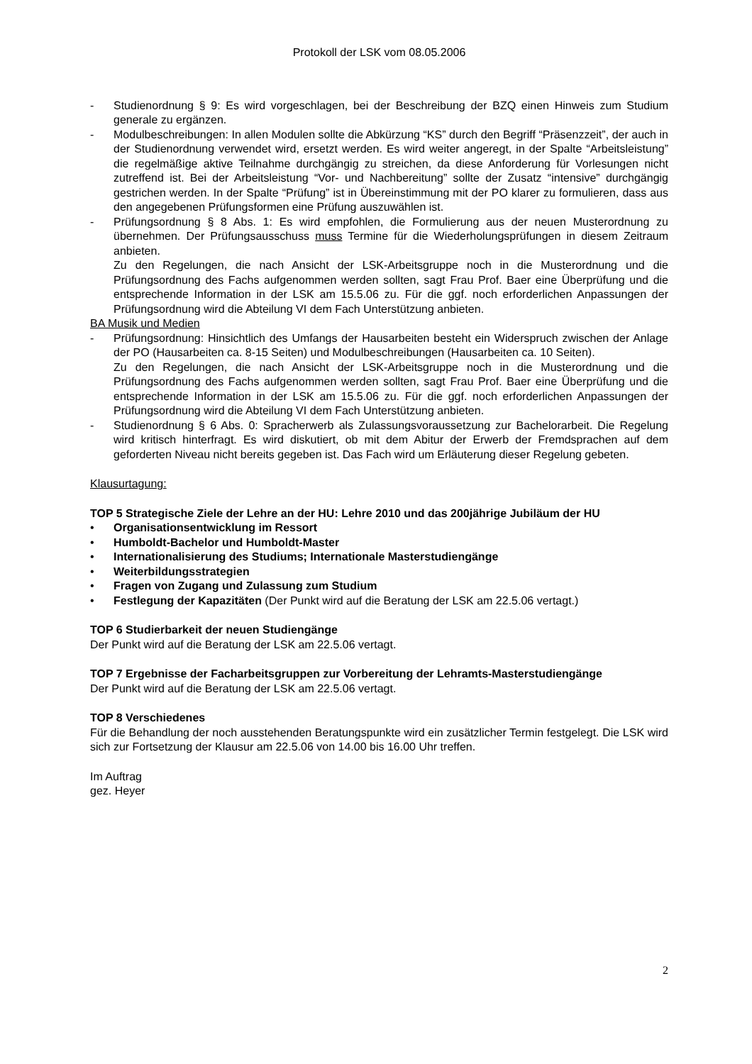Protokoll der LSK vom 08.05.2006
- Studienordnung § 9: Es wird vorgeschlagen, bei der Beschreibung der BZQ einen Hinweis zum Studium generale zu ergänzen.
- Modulbeschreibungen: In allen Modulen sollte die Abkürzung “KS” durch den Begriff “Präsenzzeit”, der auch in der Studienordnung verwendet wird, ersetzt werden. Es wird weiter angeregt, in der Spalte “Arbeitsleistung” die regelmäßige aktive Teilnahme durchgängig zu streichen, da diese Anforderung für Vorlesungen nicht zutreffend ist. Bei der Arbeitsleistung “Vor- und Nachbereitung” sollte der Zusatz “intensive” durchgängig gestrichen werden. In der Spalte “Prüfung” ist in Übereinstimmung mit der PO klarer zu formulieren, dass aus den angegebenen Prüfungsformen eine Prüfung auszuwählen ist.
- Prüfungsordnung § 8 Abs. 1: Es wird empfohlen, die Formulierung aus der neuen Musterordnung zu übernehmen. Der Prüfungsausschuss muss Termine für die Wiederholungsprüfungen in diesem Zeitraum anbieten.
Zu den Regelungen, die nach Ansicht der LSK-Arbeitsgruppe noch in die Musterordnung und die Prüfungsordnung des Fachs aufgenommen werden sollten, sagt Frau Prof. Baer eine Überprüfung und die entsprechende Information in der LSK am 15.5.06 zu. Für die ggf. noch erforderlichen Anpassungen der Prüfungsordnung wird die Abteilung VI dem Fach Unterstützung anbieten.
BA Musik und Medien
- Prüfungsordnung: Hinsichtlich des Umfangs der Hausarbeiten besteht ein Widerspruch zwischen der Anlage der PO (Hausarbeiten ca. 8-15 Seiten) und Modulbeschreibungen (Hausarbeiten ca. 10 Seiten).
Zu den Regelungen, die nach Ansicht der LSK-Arbeitsgruppe noch in die Musterordnung und die Prüfungsordnung des Fachs aufgenommen werden sollten, sagt Frau Prof. Baer eine Überprüfung und die entsprechende Information in der LSK am 15.5.06 zu. Für die ggf. noch erforderlichen Anpassungen der Prüfungsordnung wird die Abteilung VI dem Fach Unterstützung anbieten.
- Studienordnung § 6 Abs. 0: Spracherwerb als Zulassungsvoraussetzung zur Bachelorarbeit. Die Regelung wird kritisch hinterfragt. Es wird diskutiert, ob mit dem Abitur der Erwerb der Fremdsprachen auf dem geforderten Niveau nicht bereits gegeben ist. Das Fach wird um Erläuterung dieser Regelung gebeten.
Klausurtagung:
TOP 5 Strategische Ziele der Lehre an der HU: Lehre 2010 und das 200jährige Jubiläum der HU
• Organisationsentwicklung im Ressort
• Humboldt-Bachelor und Humboldt-Master
• Internationalisierung des Studiums; Internationale Masterstudiengänge
• Weiterbildungsstrategien
• Fragen von Zugang und Zulassung zum Studium
• Festlegung der Kapazitäten (Der Punkt wird auf die Beratung der LSK am 22.5.06 vertagt.)
TOP 6 Studierbarkeit der neuen Studiengänge
Der Punkt wird auf die Beratung der LSK am 22.5.06 vertagt.
TOP 7 Ergebnisse der Facharbeitsgruppen zur Vorbereitung der Lehramts-Masterstudiengänge
Der Punkt wird auf die Beratung der LSK am 22.5.06 vertagt.
TOP 8 Verschiedenes
Für die Behandlung der noch ausstehenden Beratungspunkte wird ein zusätzlicher Termin festgelegt. Die LSK wird sich zur Fortsetzung der Klausur am 22.5.06 von 14.00 bis 16.00 Uhr treffen.
Im Auftrag
gez. Heyer
2